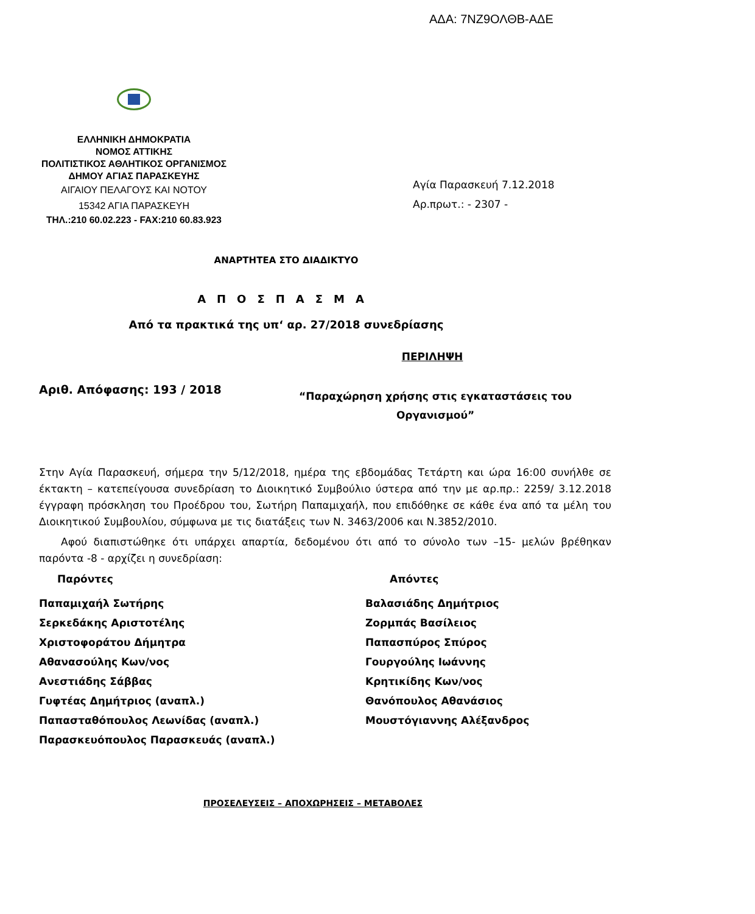ΑΔΑ: 7ΝΖ9ΟΛΘΒ-ΑΔΕ
ΕΛΛΗΝΙΚΗ ΔΗΜΟΚΡΑΤΙΑ
ΝΟΜΟΣ ΑΤΤΙΚΗΣ
ΠΟΛΙΤΙΣΤΙΚΟΣ ΑΘΛΗΤΙΚΟΣ ΟΡΓΑΝΙΣΜΟΣ
ΔΗΜΟΥ ΑΓΙΑΣ ΠΑΡΑΣΚΕΥΗΣ
ΑΙΓΑΙΟΥ ΠΕΛΑΓΟΥΣ ΚΑΙ ΝΟΤΟΥ
15342 ΑΓΙΑ ΠΑΡΑΣΚΕΥΗ
ΤΗΛ.:210 60.02.223 - FAX:210 60.83.923
Αγία Παρασκευή 7.12.2018
Αρ.πρωτ.: - 2307 -
ΑΝΑΡΤΗΤΕΑ ΣΤΟ ΔΙΑΔΙΚΤΥΟ
ΑΠΟΣΠΑΣΜΑ
Από τα πρακτικά της υπ‘ αρ. 27/2018 συνεδρίασης
ΠΕΡΙΛΗΨΗ
Αριθ. Απόφασης: 193 / 2018
“Παραχώρηση χρήσης στις εγκαταστάσεις του Οργανισμού”
Στην Αγία Παρασκευή, σήμερα την 5/12/2018, ημέρα της εβδομάδας Τετάρτη και ώρα 16:00 συνήλθε σε έκτακτη – κατεπείγουσα συνεδρίαση το Διοικητικό Συμβούλιο ύστερα από την με αρ.πρ.: 2259/ 3.12.2018 έγγραφη πρόσκληση του Προέδρου του, Σωτήρη Παπαμιχαήλ, που επιδόθηκε σε κάθε ένα από τα μέλη του Διοικητικού Συμβουλίου, σύμφωνα με τις διατάξεις των Ν. 3463/2006 και Ν.3852/2010.
Αφού διαπιστώθηκε ότι υπάρχει απαρτία, δεδομένου ότι από το σύνολο των –15- μελών βρέθηκαν παρόντα -8 - αρχίζει η συνεδρίαση:
Παρόντες
Παπαμιχαήλ Σωτήρης
Σερκεδάκης Αριστοτέλης
Χριστοφοράτου Δήμητρα
Αθανασούλης Κων/νος
Ανεστιάδης Σάββας
Γυφτέας Δημήτριος (αναπλ.)
Παπασταθόπουλος Λεωνίδας (αναπλ.)
Παρασκευόπουλος Παρασκευάς (αναπλ.)
Απόντες
Βαλασιάδης Δημήτριος
Ζορμπάς Βασίλειος
Παπασπύρος Σπύρος
Γουργούλης Ιωάννης
Κρητικίδης Κων/νος
Θανόπουλος Αθανάσιος
Μουστόγιαννης Αλέξανδρος
ΠΡΟΣΕΛΕΥΣΕΙΣ – ΑΠΟΧΩΡΗΣΕΙΣ – ΜΕΤΑΒΟΛΕΣ